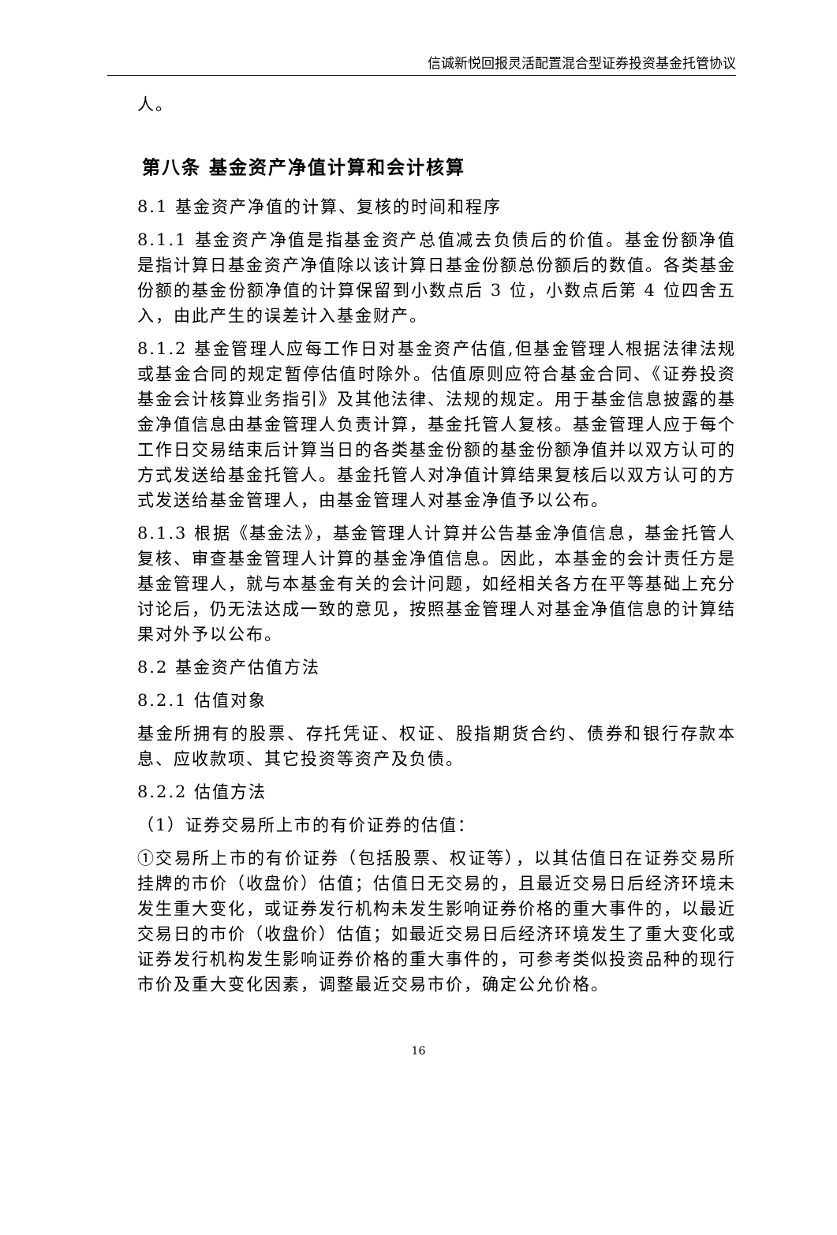信诚新悦回报灵活配置混合型证券投资基金托管协议
人。
第八条 基金资产净值计算和会计核算
8.1 基金资产净值的计算、复核的时间和程序
8.1.1 基金资产净值是指基金资产总值减去负债后的价值。基金份额净值是指计算日基金资产净值除以该计算日基金份额总份额后的数值。各类基金份额的基金份额净值的计算保留到小数点后 3 位，小数点后第 4 位四舍五入，由此产生的误差计入基金财产。
8.1.2 基金管理人应每工作日对基金资产估值,但基金管理人根据法律法规或基金合同的规定暂停估值时除外。估值原则应符合基金合同、《证券投资基金会计核算业务指引》及其他法律、法规的规定。用于基金信息披露的基金净值信息由基金管理人负责计算，基金托管人复核。基金管理人应于每个工作日交易结束后计算当日的各类基金份额的基金份额净值并以双方认可的方式发送给基金托管人。基金托管人对净值计算结果复核后以双方认可的方式发送给基金管理人，由基金管理人对基金净值予以公布。
8.1.3 根据《基金法》，基金管理人计算并公告基金净值信息，基金托管人复核、审查基金管理人计算的基金净值信息。因此，本基金的会计责任方是基金管理人，就与本基金有关的会计问题，如经相关各方在平等基础上充分讨论后，仍无法达成一致的意见，按照基金管理人对基金净值信息的计算结果对外予以公布。
8.2 基金资产估值方法
8.2.1 估值对象
基金所拥有的股票、存托凭证、权证、股指期货合约、债券和银行存款本息、应收款项、其它投资等资产及负债。
8.2.2 估值方法
（1）证券交易所上市的有价证券的估值：
①交易所上市的有价证券（包括股票、权证等），以其估值日在证券交易所挂牌的市价（收盘价）估值；估值日无交易的，且最近交易日后经济环境未发生重大变化，或证券发行机构未发生影响证券价格的重大事件的，以最近交易日的市价（收盘价）估值；如最近交易日后经济环境发生了重大变化或证券发行机构发生影响证券价格的重大事件的，可参考类似投资品种的现行市价及重大变化因素，调整最近交易市价，确定公允价格。
16